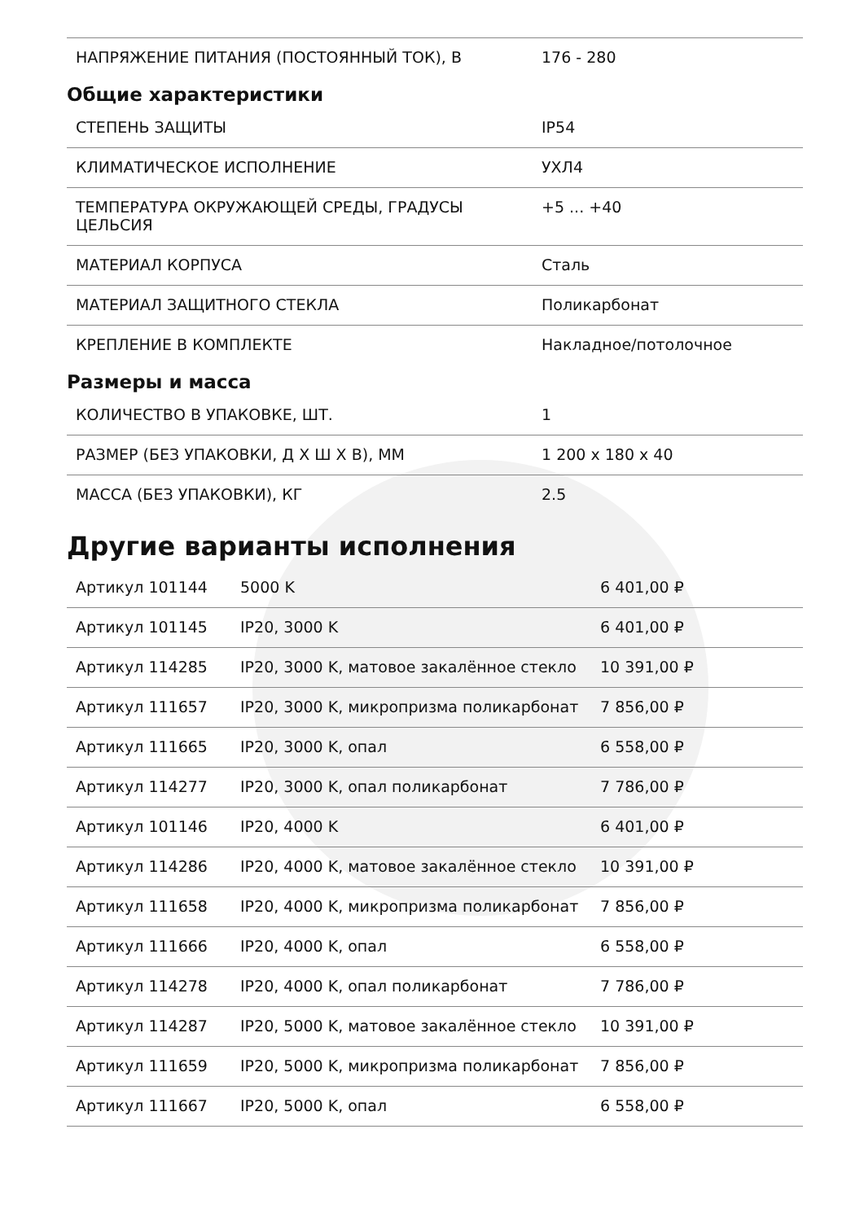| НАПРЯЖЕНИЕ ПИТАНИЯ (ПОСТОЯННЫЙ ТОК), В | 176 - 280 |
Общие характеристики
| СТЕПЕНЬ ЗАЩИТЫ | IP54 |
| КЛИМАТИЧЕСКОЕ ИСПОЛНЕНИЕ | УХЛ4 |
| ТЕМПЕРАТУРА ОКРУЖАЮЩЕЙ СРЕДЫ, ГРАДУСЫ ЦЕЛЬСИЯ | +5 ... +40 |
| МАТЕРИАЛ КОРПУСА | Сталь |
| МАТЕРИАЛ ЗАЩИТНОГО СТЕКЛА | Поликарбонат |
| КРЕПЛЕНИЕ В КОМПЛЕКТЕ | Накладное/потолочное |
Размеры и масса
| КОЛИЧЕСТВО В УПАКОВКЕ, ШТ. | 1 |
| РАЗМЕР (БЕЗ УПАКОВКИ, Д Х Ш Х В), ММ | 1 200 x 180 x 40 |
| МАССА (БЕЗ УПАКОВКИ), КГ | 2.5 |
Другие варианты исполнения
| Артикул 101144 | 5000 K | 6 401,00 ₽ |
| Артикул 101145 | IP20, 3000 K | 6 401,00 ₽ |
| Артикул 114285 | IP20, 3000 K, матовое закалённое стекло | 10 391,00 ₽ |
| Артикул 111657 | IP20, 3000 K, микропризма поликарбонат | 7 856,00 ₽ |
| Артикул 111665 | IP20, 3000 K, опал | 6 558,00 ₽ |
| Артикул 114277 | IP20, 3000 K, опал поликарбонат | 7 786,00 ₽ |
| Артикул 101146 | IP20, 4000 K | 6 401,00 ₽ |
| Артикул 114286 | IP20, 4000 K, матовое закалённое стекло | 10 391,00 ₽ |
| Артикул 111658 | IP20, 4000 K, микропризма поликарбонат | 7 856,00 ₽ |
| Артикул 111666 | IP20, 4000 K, опал | 6 558,00 ₽ |
| Артикул 114278 | IP20, 4000 K, опал поликарбонат | 7 786,00 ₽ |
| Артикул 114287 | IP20, 5000 K, матовое закалённое стекло | 10 391,00 ₽ |
| Артикул 111659 | IP20, 5000 K, микропризма поликарбонат | 7 856,00 ₽ |
| Артикул 111667 | IP20, 5000 K, опал | 6 558,00 ₽ |